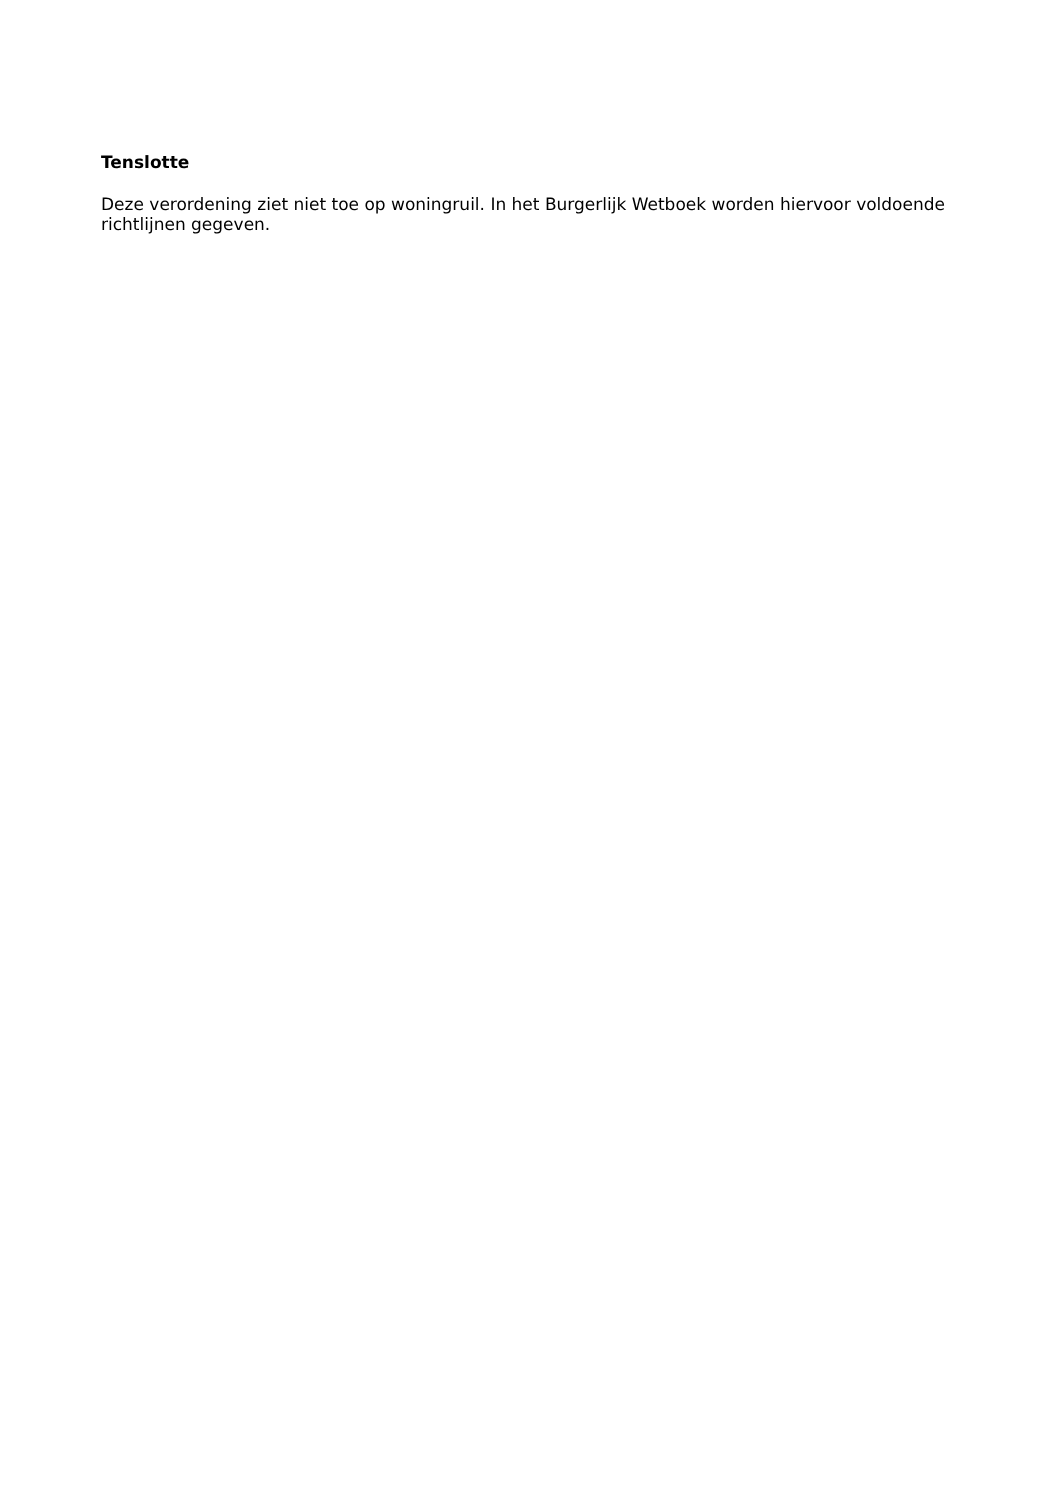Tenslotte
Deze verordening ziet niet toe op woningruil. In het Burgerlijk Wetboek worden hiervoor voldoende richtlijnen gegeven.